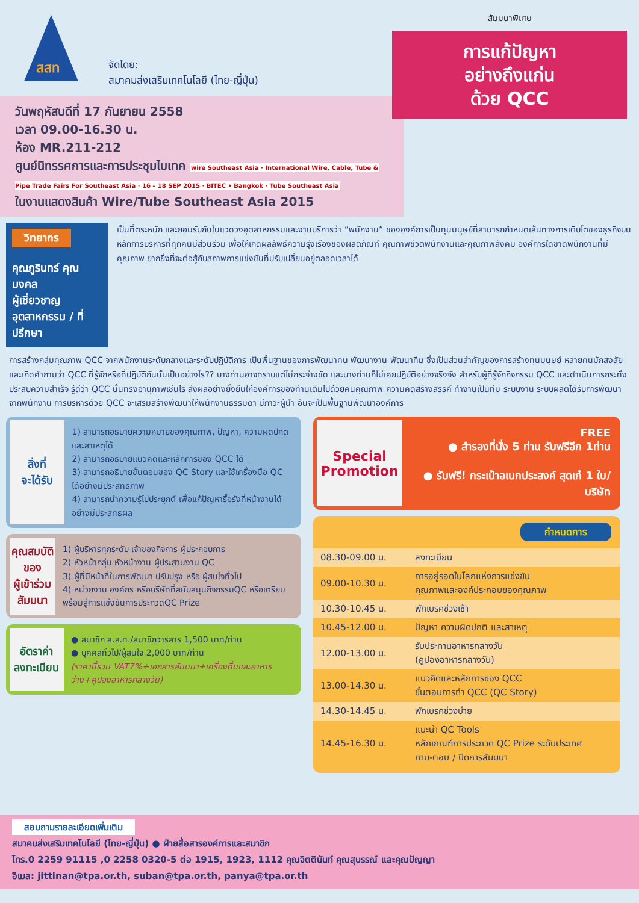สสท
จัดโดย:
สมาคมส่งเสริมเทคโนโลยี (ไทย-ญี่ปุ่น)
สัมมนาพิเศษ
การแก้ปัญหา
อย่างถึงแก่น
ด้วย QCC
วันพฤหัสบดีที่ 17 กันยายน 2558
เวลา 09.00-16.30 น.
ห้อง MR.211-212
ศูนย์นิทรรศการและการประชุมไบเทค wire Southeast Asia · International Wire, Cable, Tube & Pipe Trade Fairs For Southeast Asia · 16 – 18 SEP 2015 · BITEC • Bangkok · Tube Southeast Asia
ในงานแสดงสินค้า Wire/Tube Southeast Asia 2015
วิทยากร
คุณภูรินทร์ คุณมงคล
ผู้เชี่ยวชาญอุตสาหกรรม / ที่ปรึกษา
เป็นที่ตระหนัก และยอมรับกันในแวดวงอุตสาหกรรมและงานบริการว่า “พนักงาน” ขององค์การเป็นทุนมนุษย์ที่สามารถกำหนดเส้นทางการเติบโตของธุรกิจบนหลักการบริหารที่ทุกคนมีส่วนร่วม เพื่อให้เกิดผลลัพธ์ความรุ่งเรืองของผลิตภัณฑ์ คุณภาพชีวิตพนักงานและคุณภาพสังคม องค์การใดขาดพนักงานที่มีคุณภาพ ยากยิ่งที่จะต่อสู้กับสภาพการแข่งขันที่ปรับเปลี่ยนอยู่ตลอดเวลาได้
การสร้างกลุ่มคุณภาพ QCC จากพนักงานระดับกลางและระดับปฏิบัติการ เป็นพื้นฐานของการพัฒนาคน พัฒนางาน พัฒนาทีม ซึ่งเป็นส่วนสำคัญของการสร้างทุนมนุษย์ หลายคนมักสงสัยและเกิดคำถามว่า QCC ที่รู้จักหรือที่ปฏิบัติกันนั้นเป็นอย่างไร?? บางท่านอาจทราบแต่ไม่กระจ่างชัด และบางท่านก็ไม่เคยปฏิบัติอย่างจริงจัง สำหรับผู้ที่รู้จักกิจกรรม QCC และดำเนินการกระทั่งประสบความสำเร็จ รู้ดีว่า QCC นั้นทรงอานุภาพเช่นไร ส่งผลอย่างยั่งยืนให้องค์การของท่านเต็มไปด้วยคนคุณภาพ ความคิดสร้างสรรค์ ทำงานเป็นทีม ระบบงาน ระบบผลิตได้รับการพัฒนาจากพนักงาน การบริหารด้วย QCC จะเสริมสร้างพัฒนาให้พนักงานธรรมดา มีภาวะผู้นำ อันจะเป็นพื้นฐานพัฒนาองค์การ
สิ่งที่
จะได้รับ
1) สามารถอธิบายความหมายของคุณภาพ, ปัญหา, ความผิดปกติ และสาเหตุได้
2) สามารถอธิบายแนวคิดและหลักการของ QCC ได้
3) สามารถอธิบายขั้นตอนของ QC Story และใช้เครื่องมือ QC ได้อย่างมีประสิทธิภาพ
4) สามารถนำความรู้ไปประยุกต์ เพื่อแก้ปัญหารื้อรังที่หน้างานได้อย่างมีประสิทธิผล
คุณสมบัติ
ของ
ผู้เข้าร่วม
สัมมนา
1) ผู้บริหารทุกระดับ เจ้าของกิจการ ผู้ประกอบการ
2) หัวหน้ากลุ่ม หัวหน้างาน ผู้ประสานงาน QC
3) ผู้ที่มีหน้าที่ในการพัฒนา ปรับปรุง หรือ ผู้สนใจทั่วไป
4) หน่วยงาน องค์กร หรือบริษัทที่สนับสนุนกิจกรรมQC หรือเตรียมพร้อมสู่การแข่งขันการประกวดQC Prize
อัตราค่า
ลงทะเบียน
● สมาชิก ส.ส.ท./สมาชิกวารสาร 1,500 บาท/ท่าน
● บุคคลทั่วไป/ผู้สนใจ 2,000 บาท/ท่าน
(ราคานี้รวม VAT7%+เอกสารสัมมนา+เครื่องดื่มและอาหารว่าง+คูปองอาหารกลางวัน)
Special Promotion
FREE
● สำรองที่นั่ง 5 ท่าน รับฟรีอีก 1ท่าน
● รับฟรี! กระเป๋าอเนกประสงค์ สุดเก๋ 1 ใบ/บริษัท
กำหนดการ
| 08.30-09.00 น. | ลงทะเบียน |
| 09.00-10.30 น. | การอยู่รอดในโลกแห่งการแข่งขัน คุณภาพและองค์ประกอบของคุณภาพ |
| 10.30-10.45 น. | พักเบรคช่วงเช้า |
| 10.45-12.00 น. | ปัญหา ความผิดปกติ และสาเหตุ |
| 12.00-13.00 น. | รับประทานอาหารกลางวัน (คูปองอาหารกลางวัน) |
| 13.00-14.30 น. | แนวคิดและหลักการของ QCC ขั้นตอนการทำ QCC (QC Story) |
| 14.30-14.45 น. | พักเบรคช่วงบ่าย |
| 14.45-16.30 น. | แนะนำ QC Tools หลักเกณฑ์การประกวด QC Prize ระดับประเทศ ถาม-ตอบ / ปิดการสัมมนา |
สอบถามรายละเอียดเพิ่มเติม
สมาคมส่งเสริมเทคโนโลยี (ไทย-ญี่ปุ่น) ● ฝ่ายสื่อสารองค์การและสมาชิก
โทร.0 2259 91115 ,0 2258 0320-5 ต่อ 1915, 1923, 1112 คุณจิตตินันท์ คุณสุบรรณ์ และคุณปัญญา
อีเมล: jittinan@tpa.or.th, suban@tpa.or.th, panya@tpa.or.th